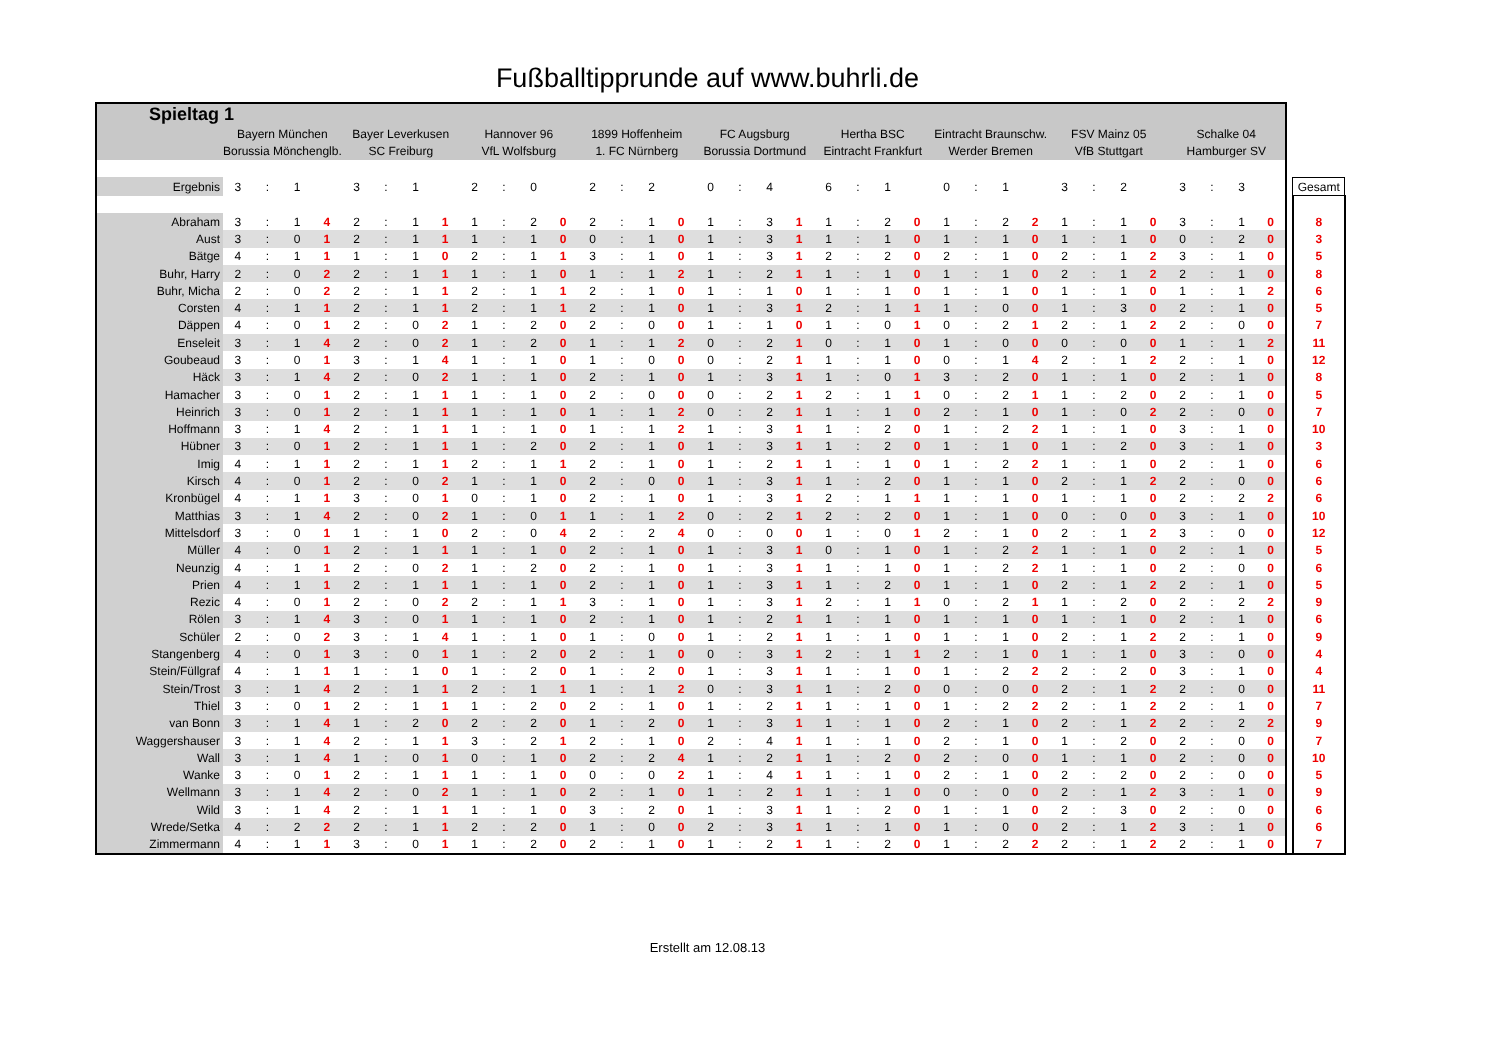Fußballtipprunde auf www.buhrli.de
| Spieltag 1 | | | | | | | | | | | | | | | | | | | | | | | | | | | | | | | | | | | | | | |
| | Bayern München | | | | Bayer Leverkusen | | | | Hannover 96 | | | | 1899 Hoffenheim | | | | FC Augsburg | | | | Hertha BSC | | | | Eintracht Braunschw. | | | | FSV Mainz 05 | | | | Schalke 04 | | | | | |
| | Borussia Mönchenglb. | | | | SC Freiburg | | | | VfL Wolfsburg | | | | 1. FC Nürnberg | | | | Borussia Dortmund | | | | Eintracht Frankfurt | | | | Werder Bremen | | | | VfB Stuttgart | | | | Hamburger SV | | | | | |
| Ergebnis | 3 | : | 1 | | 3 | : | 1 | | 2 | : | 0 | | 2 | : | 2 | | 0 | : | 4 | | 6 | : | 1 | | 0 | : | 1 | | 3 | : | 2 | | 3 | : | 3 | | | Gesamt |
| Abraham | 3 | : | 1 | 4 | 2 | : | 1 | 1 | 1 | : | 2 | 0 | 2 | : | 1 | 0 | 1 | : | 3 | 1 | 1 | : | 2 | 0 | 1 | : | 2 | 2 | 1 | : | 1 | 0 | 3 | : | 1 | 0 | | 8 |
| Aust | 3 | : | 0 | 1 | 2 | : | 1 | 1 | 1 | : | 1 | 0 | 0 | : | 1 | 0 | 1 | : | 3 | 1 | 1 | : | 1 | 0 | 1 | : | 1 | 0 | 1 | : | 1 | 0 | 0 | : | 2 | 0 | | 3 |
| Bätge | 4 | : | 1 | 1 | 1 | : | 1 | 0 | 2 | : | 1 | 1 | 3 | : | 1 | 0 | 1 | : | 3 | 1 | 2 | : | 2 | 0 | 2 | : | 1 | 0 | 2 | : | 1 | 2 | 3 | : | 1 | 0 | | 5 |
| Buhr, Harry | 2 | : | 0 | 2 | 2 | : | 1 | 1 | 1 | : | 1 | 0 | 1 | : | 1 | 2 | 1 | : | 2 | 1 | 1 | : | 1 | 0 | 1 | : | 1 | 0 | 2 | : | 1 | 2 | 2 | : | 1 | 0 | | 8 |
| Buhr, Micha | 2 | : | 0 | 2 | 2 | : | 1 | 1 | 2 | : | 1 | 1 | 2 | : | 1 | 0 | 1 | : | 1 | 0 | 1 | : | 1 | 0 | 1 | : | 1 | 0 | 1 | : | 1 | 0 | 1 | : | 1 | 2 | | 6 |
| Corsten | 4 | : | 1 | 1 | 2 | : | 1 | 1 | 2 | : | 1 | 1 | 2 | : | 1 | 0 | 1 | : | 3 | 1 | 2 | : | 1 | 1 | 1 | : | 0 | 0 | 1 | : | 3 | 0 | 2 | : | 1 | 0 | | 5 |
| Däppen | 4 | : | 0 | 1 | 2 | : | 0 | 2 | 1 | : | 2 | 0 | 2 | : | 0 | 0 | 1 | : | 1 | 0 | 1 | : | 0 | 1 | 0 | : | 2 | 1 | 2 | : | 1 | 2 | 2 | : | 0 | 0 | | 7 |
| Enseleit | 3 | : | 1 | 4 | 2 | : | 0 | 2 | 1 | : | 2 | 0 | 1 | : | 1 | 2 | 0 | : | 2 | 1 | 0 | : | 1 | 0 | 1 | : | 0 | 0 | 0 | : | 0 | 0 | 1 | : | 1 | 2 | | 11 |
| Goubeaud | 3 | : | 0 | 1 | 3 | : | 1 | 4 | 1 | : | 1 | 0 | 1 | : | 0 | 0 | 0 | : | 2 | 1 | 1 | : | 1 | 0 | 0 | : | 1 | 4 | 2 | : | 1 | 2 | 2 | : | 1 | 0 | | 12 |
| Häck | 3 | : | 1 | 4 | 2 | : | 0 | 2 | 1 | : | 1 | 0 | 2 | : | 1 | 0 | 1 | : | 3 | 1 | 1 | : | 0 | 1 | 3 | : | 2 | 0 | 1 | : | 1 | 0 | 2 | : | 1 | 0 | | 8 |
| Hamacher | 3 | : | 0 | 1 | 2 | : | 1 | 1 | 1 | : | 1 | 0 | 2 | : | 0 | 0 | 0 | : | 2 | 1 | 2 | : | 1 | 1 | 0 | : | 2 | 1 | 1 | : | 2 | 0 | 2 | : | 1 | 0 | | 5 |
| Heinrich | 3 | : | 0 | 1 | 2 | : | 1 | 1 | 1 | : | 1 | 0 | 1 | : | 1 | 2 | 0 | : | 2 | 1 | 1 | : | 1 | 0 | 2 | : | 1 | 0 | 1 | : | 0 | 2 | 2 | : | 0 | 0 | | 7 |
| Hoffmann | 3 | : | 1 | 4 | 2 | : | 1 | 1 | 1 | : | 1 | 0 | 1 | : | 1 | 2 | 1 | : | 3 | 1 | 1 | : | 2 | 0 | 1 | : | 2 | 2 | 1 | : | 1 | 0 | 3 | : | 1 | 0 | | 10 |
| Hübner | 3 | : | 0 | 1 | 2 | : | 1 | 1 | 1 | : | 2 | 0 | 2 | : | 1 | 0 | 1 | : | 3 | 1 | 1 | : | 2 | 0 | 1 | : | 1 | 0 | 1 | : | 2 | 0 | 3 | : | 1 | 0 | | 3 |
| Imig | 4 | : | 1 | 1 | 2 | : | 1 | 1 | 2 | : | 1 | 1 | 2 | : | 1 | 0 | 1 | : | 2 | 1 | 1 | : | 1 | 0 | 1 | : | 2 | 2 | 1 | : | 1 | 0 | 2 | : | 1 | 0 | | 6 |
| Kirsch | 4 | : | 0 | 1 | 2 | : | 0 | 2 | 1 | : | 1 | 0 | 2 | : | 0 | 0 | 1 | : | 3 | 1 | 1 | : | 2 | 0 | 1 | : | 1 | 0 | 2 | : | 1 | 2 | 2 | : | 0 | 0 | | 6 |
| Kronbügel | 4 | : | 1 | 1 | 3 | : | 0 | 1 | 0 | : | 1 | 0 | 2 | : | 1 | 0 | 1 | : | 3 | 1 | 2 | : | 1 | 1 | 1 | : | 1 | 0 | 1 | : | 1 | 0 | 2 | : | 2 | 2 | | 6 |
| Matthias | 3 | : | 1 | 4 | 2 | : | 0 | 2 | 1 | : | 0 | 1 | 1 | : | 1 | 2 | 0 | : | 2 | 1 | 2 | : | 2 | 0 | 1 | : | 1 | 0 | 0 | : | 0 | 0 | 3 | : | 1 | 0 | | 10 |
| Mittelsdorf | 3 | : | 0 | 1 | 1 | : | 1 | 0 | 2 | : | 0 | 4 | 2 | : | 2 | 4 | 0 | : | 0 | 0 | 1 | : | 0 | 1 | 2 | : | 1 | 0 | 2 | : | 1 | 2 | 3 | : | 0 | 0 | | 12 |
| Müller | 4 | : | 0 | 1 | 2 | : | 1 | 1 | 1 | : | 1 | 0 | 2 | : | 1 | 0 | 1 | : | 3 | 1 | 0 | : | 1 | 0 | 1 | : | 2 | 2 | 1 | : | 1 | 0 | 2 | : | 1 | 0 | | 5 |
| Neunzig | 4 | : | 1 | 1 | 2 | : | 0 | 2 | 1 | : | 2 | 0 | 2 | : | 1 | 0 | 1 | : | 3 | 1 | 1 | : | 1 | 0 | 1 | : | 2 | 2 | 1 | : | 1 | 0 | 2 | : | 0 | 0 | | 6 |
| Prien | 4 | : | 1 | 1 | 2 | : | 1 | 1 | 1 | : | 1 | 0 | 2 | : | 1 | 0 | 1 | : | 3 | 1 | 1 | : | 2 | 0 | 1 | : | 1 | 0 | 2 | : | 1 | 2 | 2 | : | 1 | 0 | | 5 |
| Rezic | 4 | : | 0 | 1 | 2 | : | 0 | 2 | 2 | : | 1 | 1 | 3 | : | 1 | 0 | 1 | : | 3 | 1 | 2 | : | 1 | 1 | 0 | : | 2 | 1 | 1 | : | 2 | 0 | 2 | : | 2 | 2 | | 9 |
| Rölen | 3 | : | 1 | 4 | 3 | : | 0 | 1 | 1 | : | 1 | 0 | 2 | : | 1 | 0 | 1 | : | 2 | 1 | 1 | : | 1 | 0 | 1 | : | 1 | 0 | 1 | : | 1 | 0 | 2 | : | 1 | 0 | | 6 |
| Schüler | 2 | : | 0 | 2 | 3 | : | 1 | 4 | 1 | : | 1 | 0 | 1 | : | 0 | 0 | 1 | : | 2 | 1 | 1 | : | 1 | 0 | 1 | : | 1 | 0 | 2 | : | 1 | 2 | 2 | : | 1 | 0 | | 9 |
| Stangenberg | 4 | : | 0 | 1 | 3 | : | 0 | 1 | 1 | : | 2 | 0 | 2 | : | 1 | 0 | 0 | : | 3 | 1 | 2 | : | 1 | 1 | 2 | : | 1 | 0 | 1 | : | 1 | 0 | 3 | : | 0 | 0 | | 4 |
| Stein/Füllgraf | 4 | : | 1 | 1 | 1 | : | 1 | 0 | 1 | : | 2 | 0 | 1 | : | 2 | 0 | 1 | : | 3 | 1 | 1 | : | 1 | 0 | 1 | : | 2 | 2 | 2 | : | 2 | 0 | 3 | : | 1 | 0 | | 4 |
| Stein/Trost | 3 | : | 1 | 4 | 2 | : | 1 | 1 | 2 | : | 1 | 1 | 1 | : | 1 | 2 | 0 | : | 3 | 1 | 1 | : | 2 | 0 | 0 | : | 0 | 0 | 2 | : | 1 | 2 | 2 | : | 0 | 0 | | 11 |
| Thiel | 3 | : | 0 | 1 | 2 | : | 1 | 1 | 1 | : | 2 | 0 | 2 | : | 1 | 0 | 1 | : | 2 | 1 | 1 | : | 1 | 0 | 1 | : | 2 | 2 | 2 | : | 1 | 2 | 2 | : | 1 | 0 | | 7 |
| van Bonn | 3 | : | 1 | 4 | 1 | : | 2 | 0 | 2 | : | 2 | 0 | 1 | : | 2 | 0 | 1 | : | 3 | 1 | 1 | : | 1 | 0 | 2 | : | 1 | 0 | 2 | : | 1 | 2 | 2 | : | 2 | 2 | | 9 |
| Waggershauser | 3 | : | 1 | 4 | 2 | : | 1 | 1 | 3 | : | 2 | 1 | 2 | : | 1 | 0 | 2 | : | 4 | 1 | 1 | : | 1 | 0 | 2 | : | 1 | 0 | 1 | : | 2 | 0 | 2 | : | 0 | 0 | | 7 |
| Wall | 3 | : | 1 | 4 | 1 | : | 0 | 1 | 0 | : | 1 | 0 | 2 | : | 2 | 4 | 1 | : | 2 | 1 | 1 | : | 2 | 0 | 2 | : | 0 | 0 | 1 | : | 1 | 0 | 2 | : | 0 | 0 | | 10 |
| Wanke | 3 | : | 0 | 1 | 2 | : | 1 | 1 | 1 | : | 1 | 0 | 0 | : | 0 | 2 | 1 | : | 4 | 1 | 1 | : | 1 | 0 | 2 | : | 1 | 0 | 2 | : | 2 | 0 | 2 | : | 0 | 0 | | 5 |
| Wellmann | 3 | : | 1 | 4 | 2 | : | 0 | 2 | 1 | : | 1 | 0 | 2 | : | 1 | 0 | 1 | : | 2 | 1 | 1 | : | 1 | 0 | 0 | : | 0 | 0 | 2 | : | 1 | 2 | 3 | : | 1 | 0 | | 9 |
| Wild | 3 | : | 1 | 4 | 2 | : | 1 | 1 | 1 | : | 1 | 0 | 3 | : | 2 | 0 | 1 | : | 3 | 1 | 1 | : | 2 | 0 | 1 | : | 1 | 0 | 2 | : | 3 | 0 | 2 | : | 0 | 0 | | 6 |
| Wrede/Setka | 4 | : | 2 | 2 | 2 | : | 1 | 1 | 2 | : | 2 | 0 | 1 | : | 0 | 0 | 2 | : | 3 | 1 | 1 | : | 1 | 0 | 1 | : | 0 | 0 | 2 | : | 1 | 2 | 3 | : | 1 | 0 | | 6 |
| Zimmermann | 4 | : | 1 | 1 | 3 | : | 0 | 1 | 1 | : | 2 | 0 | 2 | : | 1 | 0 | 1 | : | 2 | 1 | 1 | : | 2 | 0 | 1 | : | 2 | 2 | 2 | : | 1 | 2 | 2 | : | 1 | 0 | | 7 |
Erstellt am 12.08.13